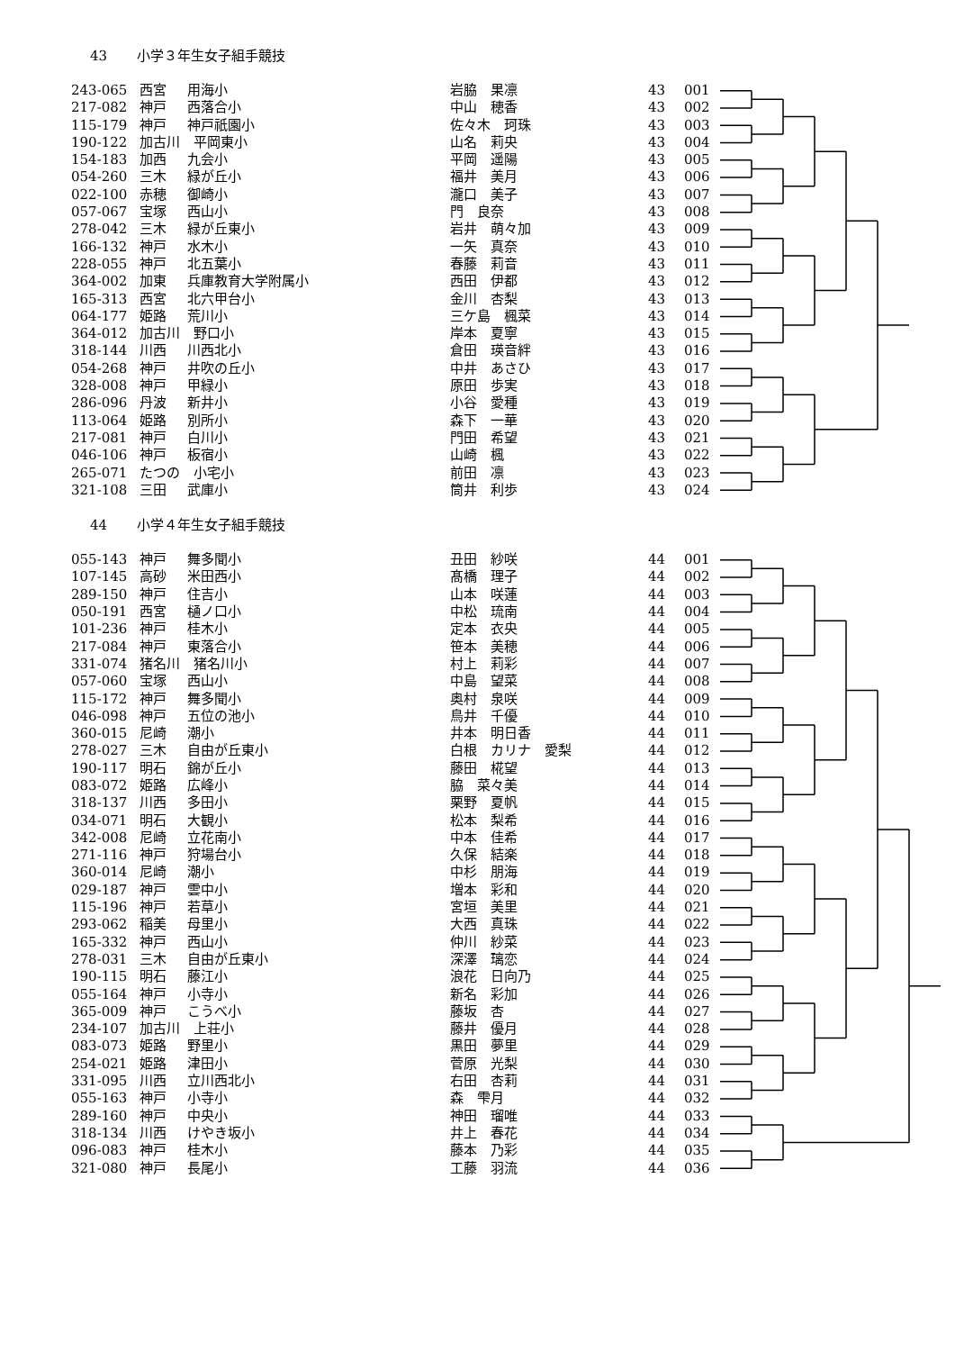43 小学３年生女子組手競技
| 243-065 | 西宮 | 用海小 | 岩脇 果凛 | 43 | 001 |
| 217-082 | 神戸 | 西落合小 | 中山 穂香 | 43 | 002 |
| 115-179 | 神戸 | 神戸祇園小 | 佐々木 珂珠 | 43 | 003 |
| 190-122 | 加古川 平岡東小 | | 山名 莉央 | 43 | 004 |
| 154-183 | 加西 | 九会小 | 平岡 遥陽 | 43 | 005 |
| 054-260 | 三木 | 緑が丘小 | 福井 美月 | 43 | 006 |
| 022-100 | 赤穂 | 御崎小 | 瀧口 美子 | 43 | 007 |
| 057-067 | 宝塚 | 西山小 | 門 良奈 | 43 | 008 |
| 278-042 | 三木 | 緑が丘東小 | 岩井 萌々加 | 43 | 009 |
| 166-132 | 神戸 | 水木小 | 一矢 真奈 | 43 | 010 |
| 228-055 | 神戸 | 北五葉小 | 春藤 莉音 | 43 | 011 |
| 364-002 | 加東 | 兵庫教育大学附属小 | 西田 伊都 | 43 | 012 |
| 165-313 | 西宮 | 北六甲台小 | 金川 杏梨 | 43 | 013 |
| 064-177 | 姫路 | 荒川小 | 三ケ島 楓菜 | 43 | 014 |
| 364-012 | 加古川 野口小 | | 岸本 夏寧 | 43 | 015 |
| 318-144 | 川西 | 川西北小 | 倉田 瑛音絆 | 43 | 016 |
| 054-268 | 神戸 | 井吹の丘小 | 中井 あさひ | 43 | 017 |
| 328-008 | 神戸 | 甲緑小 | 原田 歩実 | 43 | 018 |
| 286-096 | 丹波 | 新井小 | 小谷 愛種 | 43 | 019 |
| 113-064 | 姫路 | 別所小 | 森下 一華 | 43 | 020 |
| 217-081 | 神戸 | 白川小 | 門田 希望 | 43 | 021 |
| 046-106 | 神戸 | 板宿小 | 山崎 楓 | 43 | 022 |
| 265-071 | たつの 小宅小 | | 前田 凛 | 43 | 023 |
| 321-108 | 三田 | 武庫小 | 筒井 利歩 | 43 | 024 |
44 小学４年生女子組手競技
| 055-143 | 神戸 | 舞多聞小 | 丑田 紗咲 | 44 | 001 |
| 107-145 | 高砂 | 米田西小 | 髙橋 理子 | 44 | 002 |
| 289-150 | 神戸 | 住吉小 | 山本 咲蓮 | 44 | 003 |
| 050-191 | 西宮 | 樋ノ口小 | 中松 琉南 | 44 | 004 |
| 101-236 | 神戸 | 桂木小 | 定本 衣央 | 44 | 005 |
| 217-084 | 神戸 | 東落合小 | 笹本 美穂 | 44 | 006 |
| 331-074 | 猪名川 猪名川小 | | 村上 莉彩 | 44 | 007 |
| 057-060 | 宝塚 | 西山小 | 中島 望菜 | 44 | 008 |
| 115-172 | 神戸 | 舞多聞小 | 奥村 泉咲 | 44 | 009 |
| 046-098 | 神戸 | 五位の池小 | 鳥井 千優 | 44 | 010 |
| 360-015 | 尼崎 | 潮小 | 井本 明日香 | 44 | 011 |
| 278-027 | 三木 | 自由が丘東小 | 白根 カリナ 愛梨 | 44 | 012 |
| 190-117 | 明石 | 錦が丘小 | 藤田 椛望 | 44 | 013 |
| 083-072 | 姫路 | 広峰小 | 脇 菜々美 | 44 | 014 |
| 318-137 | 川西 | 多田小 | 栗野 夏帆 | 44 | 015 |
| 034-071 | 明石 | 大観小 | 松本 梨希 | 44 | 016 |
| 342-008 | 尼崎 | 立花南小 | 中本 佳希 | 44 | 017 |
| 271-116 | 神戸 | 狩場台小 | 久保 結楽 | 44 | 018 |
| 360-014 | 尼崎 | 潮小 | 中杉 朋海 | 44 | 019 |
| 029-187 | 神戸 | 雲中小 | 増本 彩和 | 44 | 020 |
| 115-196 | 神戸 | 若草小 | 宮垣 美里 | 44 | 021 |
| 293-062 | 稲美 | 母里小 | 大西 真珠 | 44 | 022 |
| 165-332 | 神戸 | 西山小 | 仲川 紗菜 | 44 | 023 |
| 278-031 | 三木 | 自由が丘東小 | 深澤 璃恋 | 44 | 024 |
| 190-115 | 明石 | 藤江小 | 浪花 日向乃 | 44 | 025 |
| 055-164 | 神戸 | 小寺小 | 新名 彩加 | 44 | 026 |
| 365-009 | 神戸 | こうべ小 | 藤坂 杏 | 44 | 027 |
| 234-107 | 加古川 上荘小 | | 藤井 優月 | 44 | 028 |
| 083-073 | 姫路 | 野里小 | 黒田 夢里 | 44 | 029 |
| 254-021 | 姫路 | 津田小 | 菅原 光梨 | 44 | 030 |
| 331-095 | 川西 | 立川西北小 | 右田 杏莉 | 44 | 031 |
| 055-163 | 神戸 | 小寺小 | 森 雫月 | 44 | 032 |
| 289-160 | 神戸 | 中央小 | 神田 瑠唯 | 44 | 033 |
| 318-134 | 川西 | けやき坂小 | 井上 春花 | 44 | 034 |
| 096-083 | 神戸 | 桂木小 | 藤本 乃彩 | 44 | 035 |
| 321-080 | 神戸 | 長尾小 | 工藤 羽流 | 44 | 036 |